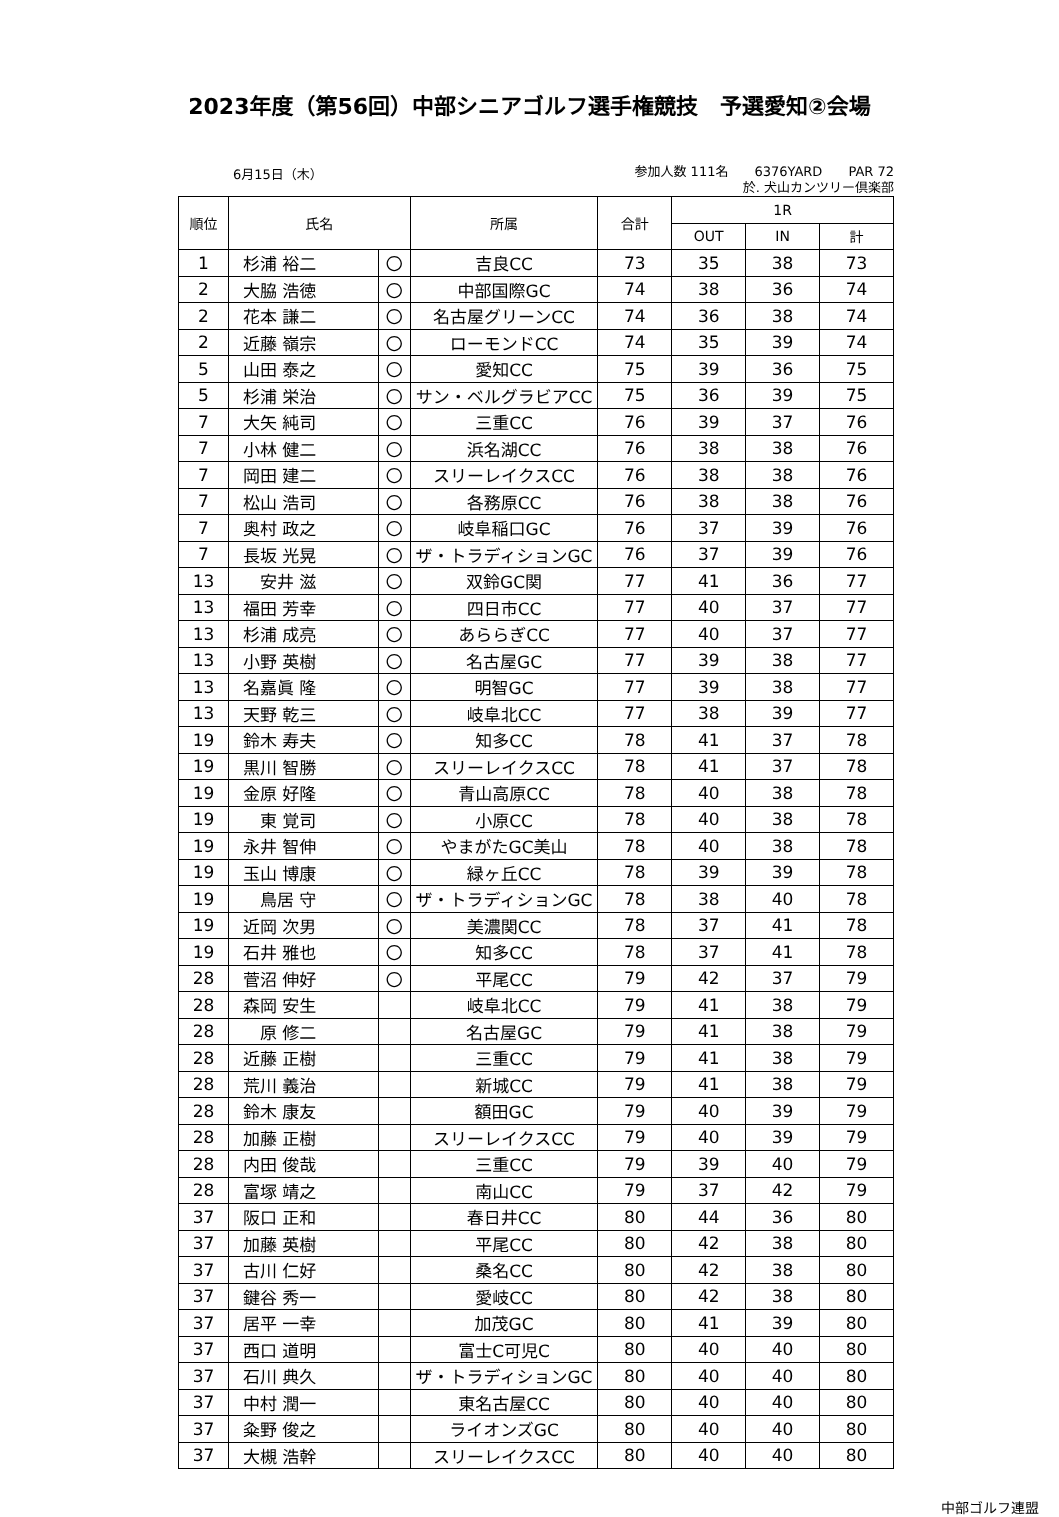2023年度（第56回）中部シニアゴルフ選手権競技　予選愛知②会場
6月15日（木） 参加人数 111名　　6376YARD　　PAR 72
於. 犬山カンツリー倶楽部
| 順位 | 氏名 | | 所属 | 合計 | 1R | | |
| --- | --- | --- | --- | --- | --- | --- | --- |
| | | | | | OUT | IN | 計 |
| 1 | 杉浦 裕二 | 〇 | 吉良CC | 73 | 35 | 38 | 73 |
| 2 | 大脇 浩徳 | 〇 | 中部国際GC | 74 | 38 | 36 | 74 |
| 2 | 花本 謙二 | 〇 | 名古屋グリーンCC | 74 | 36 | 38 | 74 |
| 2 | 近藤 嶺宗 | 〇 | ローモンドCC | 74 | 35 | 39 | 74 |
| 5 | 山田 泰之 | 〇 | 愛知CC | 75 | 39 | 36 | 75 |
| 5 | 杉浦 栄治 | 〇 | サン・ベルグラビアCC | 75 | 36 | 39 | 75 |
| 7 | 大矢 純司 | 〇 | 三重CC | 76 | 39 | 37 | 76 |
| 7 | 小林 健二 | 〇 | 浜名湖CC | 76 | 38 | 38 | 76 |
| 7 | 岡田 建二 | 〇 | スリーレイクスCC | 76 | 38 | 38 | 76 |
| 7 | 松山 浩司 | 〇 | 各務原CC | 76 | 38 | 38 | 76 |
| 7 | 奥村 政之 | 〇 | 岐阜稲口GC | 76 | 37 | 39 | 76 |
| 7 | 長坂 光晃 | 〇 | ザ・トラディションGC | 76 | 37 | 39 | 76 |
| 13 | 安井 滋 | 〇 | 双鈴GC関 | 77 | 41 | 36 | 77 |
| 13 | 福田 芳幸 | 〇 | 四日市CC | 77 | 40 | 37 | 77 |
| 13 | 杉浦 成亮 | 〇 | あららぎCC | 77 | 40 | 37 | 77 |
| 13 | 小野 英樹 | 〇 | 名古屋GC | 77 | 39 | 38 | 77 |
| 13 | 名嘉眞 隆 | 〇 | 明智GC | 77 | 39 | 38 | 77 |
| 13 | 天野 乾三 | 〇 | 岐阜北CC | 77 | 38 | 39 | 77 |
| 19 | 鈴木 寿夫 | 〇 | 知多CC | 78 | 41 | 37 | 78 |
| 19 | 黒川 智勝 | 〇 | スリーレイクスCC | 78 | 41 | 37 | 78 |
| 19 | 金原 好隆 | 〇 | 青山高原CC | 78 | 40 | 38 | 78 |
| 19 | 東 覚司 | 〇 | 小原CC | 78 | 40 | 38 | 78 |
| 19 | 永井 智伸 | 〇 | やまがたGC美山 | 78 | 40 | 38 | 78 |
| 19 | 玉山 博康 | 〇 | 緑ヶ丘CC | 78 | 39 | 39 | 78 |
| 19 | 鳥居 守 | 〇 | ザ・トラディションGC | 78 | 38 | 40 | 78 |
| 19 | 近岡 次男 | 〇 | 美濃関CC | 78 | 37 | 41 | 78 |
| 19 | 石井 雅也 | 〇 | 知多CC | 78 | 37 | 41 | 78 |
| 28 | 菅沼 伸好 | 〇 | 平尾CC | 79 | 42 | 37 | 79 |
| 28 | 森岡 安生 | | 岐阜北CC | 79 | 41 | 38 | 79 |
| 28 | 原 修二 | | 名古屋GC | 79 | 41 | 38 | 79 |
| 28 | 近藤 正樹 | | 三重CC | 79 | 41 | 38 | 79 |
| 28 | 荒川 義治 | | 新城CC | 79 | 41 | 38 | 79 |
| 28 | 鈴木 康友 | | 額田GC | 79 | 40 | 39 | 79 |
| 28 | 加藤 正樹 | | スリーレイクスCC | 79 | 40 | 39 | 79 |
| 28 | 内田 俊哉 | | 三重CC | 79 | 39 | 40 | 79 |
| 28 | 富塚 靖之 | | 南山CC | 79 | 37 | 42 | 79 |
| 37 | 阪口 正和 | | 春日井CC | 80 | 44 | 36 | 80 |
| 37 | 加藤 英樹 | | 平尾CC | 80 | 42 | 38 | 80 |
| 37 | 古川 仁好 | | 桑名CC | 80 | 42 | 38 | 80 |
| 37 | 鍵谷 秀一 | | 愛岐CC | 80 | 42 | 38 | 80 |
| 37 | 居平 一幸 | | 加茂GC | 80 | 41 | 39 | 80 |
| 37 | 西口 道明 | | 富士C可児C | 80 | 40 | 40 | 80 |
| 37 | 石川 典久 | | ザ・トラディションGC | 80 | 40 | 40 | 80 |
| 37 | 中村 潤一 | | 東名古屋CC | 80 | 40 | 40 | 80 |
| 37 | 粂野 俊之 | | ライオンズGC | 80 | 40 | 40 | 80 |
| 37 | 大槻 浩幹 | | スリーレイクスCC | 80 | 40 | 40 | 80 |
中部ゴルフ連盟